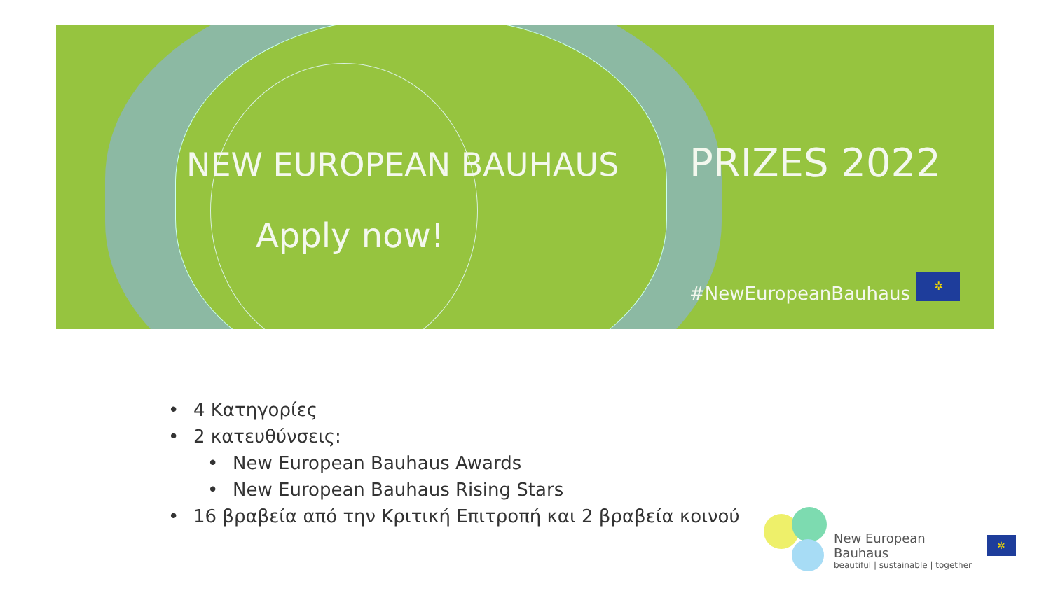NEW EUROPEAN BAUHAUS PRIZES 2022
Apply now!
#NewEuropeanBauhaus
✲
• 4 Κατηγορίες
• 2 κατευθύνσεις:
• New European Bauhaus Awards
• New European Bauhaus Rising Stars
• 16 βραβεία από την Κριτική Επιτροπή και 2 βραβεία κοινού
New European Bauhaus
beautiful | sustainable | together
✲